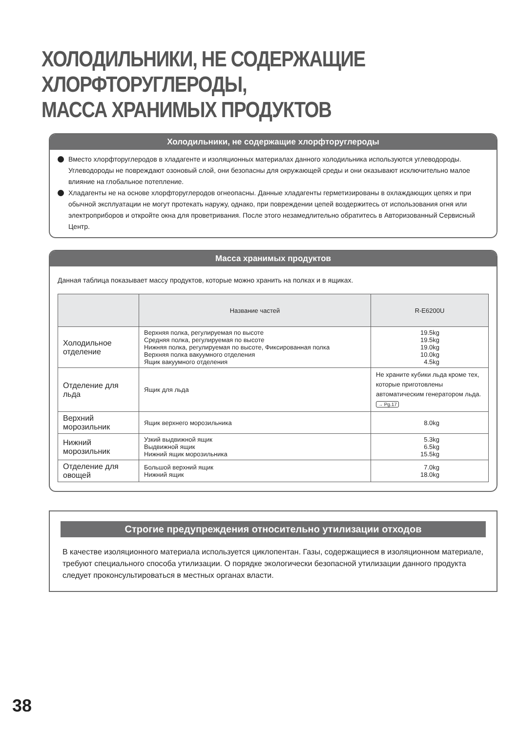ХОЛОДИЛЬНИКИ, НЕ СОДЕРЖАЩИЕ ХЛОРФТОРУГЛЕРОДЫ,
МАССА ХРАНИМЫХ ПРОДУКТОВ
Холодильники, не содержащие хлорфторуглероды
Вместо хлорфторуглеродов в хладагенте и изоляционных материалах данного холодильника используются углеводороды. Углеводороды не повреждают озоновый слой, они безопасны для окружающей среды и они оказывают исключительно малое влияние на глобальное потепление.
Хладагенты не на основе хлорфторуглеродов огнеопасны. Данные хладагенты герметизированы в охлаждающих цепях и при обычной эксплуатации не могут протекать наружу, однако, при повреждении цепей воздержитесь от использования огня или электроприборов и откройте окна для проветривания. После этого незамедлительно обратитесь в Авторизованный Сервисный Центр.
Масса хранимых продуктов
Данная таблица показывает массу продуктов, которые можно хранить на полках и в ящиках.
| | Название частей | R-E6200U |
| --- | --- | --- |
| Холодильное отделение | Верхняя полка, регулируемая по высоте Средняя полка, регулируемая по высоте Нижняя полка, регулируемая по высоте, Фиксированная полка Верхняя полка вакуумного отделения Ящик вакуумного отделения | 19.5kg 19.5kg 19.0kg 10.0kg 4.5kg |
| Отделение для льда | Ящик для льда | Не храните кубики льда кроме тех, которые приготовлены автоматическим генератором льда. → Pg.17 |
| Верхний морозильник | Ящик верхнего морозильника | 8.0kg |
| Нижний морозильник | Узкий выдвижной ящик Выдвижной ящик Нижний ящик морозильника | 5.3kg 6.5kg 15.5kg |
| Отделение для овощей | Большой верхний ящик Нижний ящик | 7.0kg 18.0kg |
Строгие предупреждения относительно утилизации отходов
В качестве изоляционного материала используется циклопентан. Газы, содержащиеся в изоляционном материале, требуют специального способа утилизации. О порядке экологически безопасной утилизации данного продукта следует проконсультироваться в местных органах власти.
38